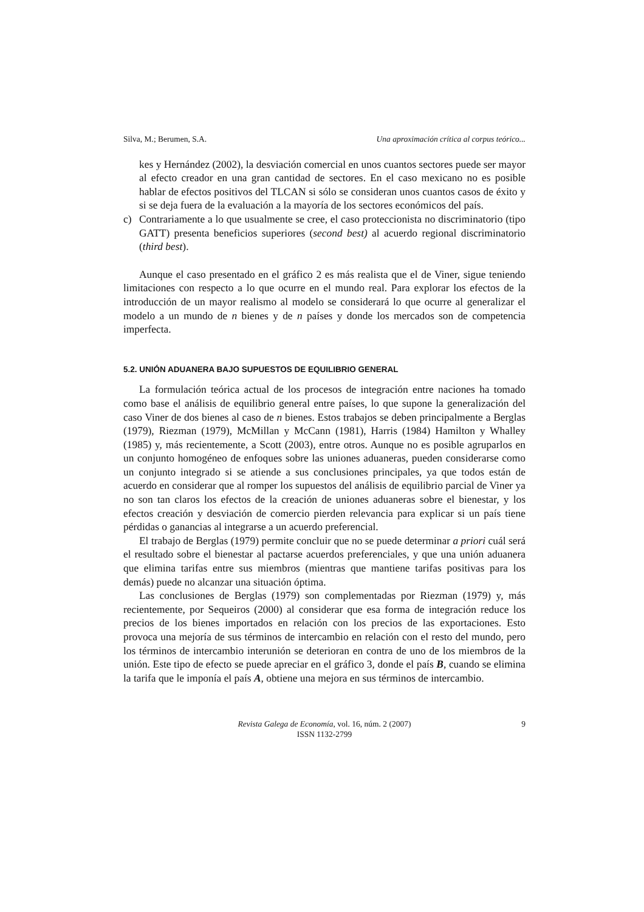Silva, M.; Berumen, S.A. Una aproximación crítica al corpus teórico...
kes y Hernández (2002), la desviación comercial en unos cuantos sectores puede ser mayor al efecto creador en una gran cantidad de sectores. En el caso mexicano no es posible hablar de efectos positivos del TLCAN si sólo se consideran unos cuantos casos de éxito y si se deja fuera de la evaluación a la mayoría de los sectores económicos del país.
c) Contrariamente a lo que usualmente se cree, el caso proteccionista no discriminatorio (tipo GATT) presenta beneficios superiores (second best) al acuerdo regional discriminatorio (third best).
Aunque el caso presentado en el gráfico 2 es más realista que el de Viner, sigue teniendo limitaciones con respecto a lo que ocurre en el mundo real. Para explorar los efectos de la introducción de un mayor realismo al modelo se considerará lo que ocurre al generalizar el modelo a un mundo de n bienes y de n países y donde los mercados son de competencia imperfecta.
5.2. UNIÓN ADUANERA BAJO SUPUESTOS DE EQUILIBRIO GENERAL
La formulación teórica actual de los procesos de integración entre naciones ha tomado como base el análisis de equilibrio general entre países, lo que supone la generalización del caso Viner de dos bienes al caso de n bienes. Estos trabajos se deben principalmente a Berglas (1979), Riezman (1979), McMillan y McCann (1981), Harris (1984) Hamilton y Whalley (1985) y, más recientemente, a Scott (2003), entre otros. Aunque no es posible agruparlos en un conjunto homogéneo de enfoques sobre las uniones aduaneras, pueden considerarse como un conjunto integrado si se atiende a sus conclusiones principales, ya que todos están de acuerdo en considerar que al romper los supuestos del análisis de equilibrio parcial de Viner ya no son tan claros los efectos de la creación de uniones aduaneras sobre el bienestar, y los efectos creación y desviación de comercio pierden relevancia para explicar si un país tiene pérdidas o ganancias al integrarse a un acuerdo preferencial.
El trabajo de Berglas (1979) permite concluir que no se puede determinar a priori cuál será el resultado sobre el bienestar al pactarse acuerdos preferenciales, y que una unión aduanera que elimina tarifas entre sus miembros (mientras que mantiene tarifas positivas para los demás) puede no alcanzar una situación óptima.
Las conclusiones de Berglas (1979) son complementadas por Riezman (1979) y, más recientemente, por Sequeiros (2000) al considerar que esa forma de integración reduce los precios de los bienes importados en relación con los precios de las exportaciones. Esto provoca una mejoría de sus términos de intercambio en relación con el resto del mundo, pero los términos de intercambio interunión se deterioran en contra de uno de los miembros de la unión. Este tipo de efecto se puede apreciar en el gráfico 3, donde el país B, cuando se elimina la tarifa que le imponía el país A, obtiene una mejora en sus términos de intercambio.
Revista Galega de Economía, vol. 16, núm. 2 (2007)
ISSN 1132-2799
9